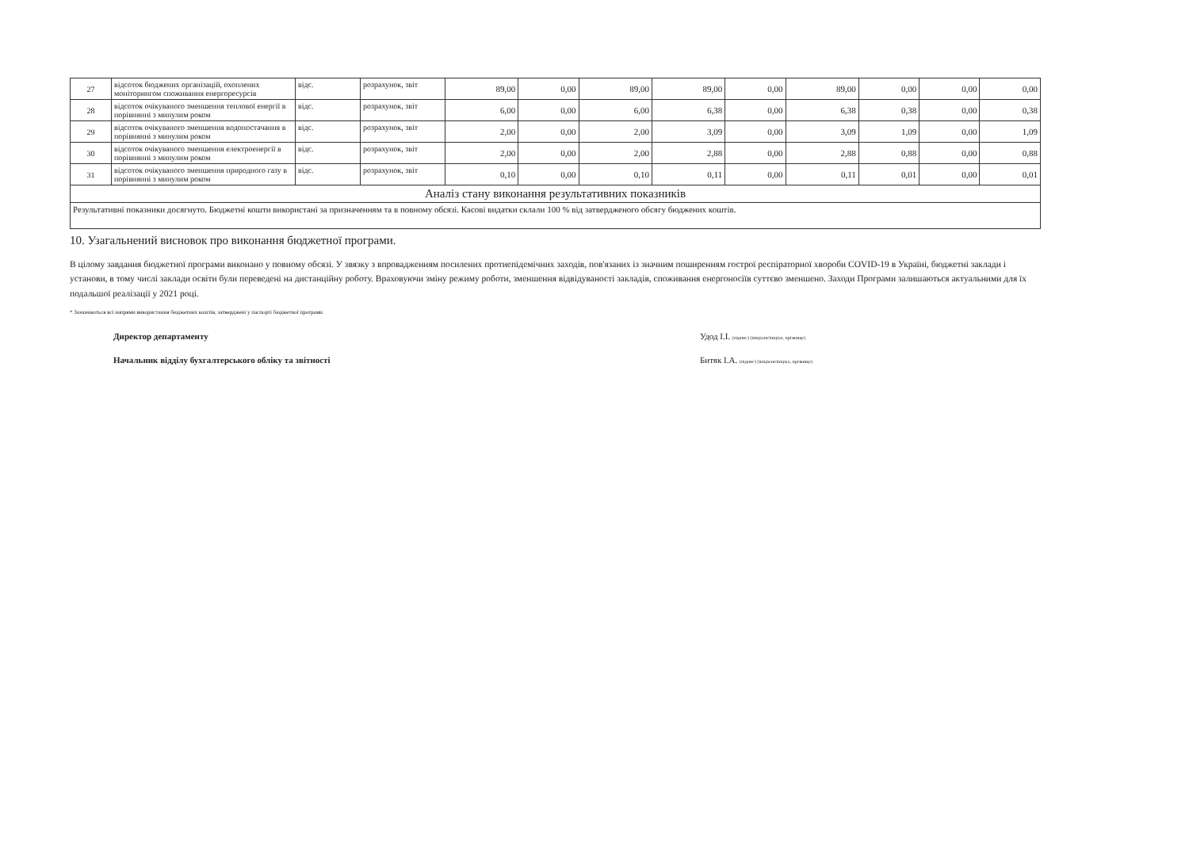| 27 | відсоток бюджених організацій, охоплених моніторингом споживання енергоресурсів | відс. | розрахунок, звіт | 89,00 | 0,00 | 89,00 | 89,00 | 0,00 | 89,00 | 0,00 | 0,00 | 0,00 |
| 28 | відсоток очікуваного зменшення теплової енергії в порівнянні з минулим роком | відс. | розрахунок, звіт | 6,00 | 0,00 | 6,00 | 6,38 | 0,00 | 6,38 | 0,38 | 0,00 | 0,38 |
| 29 | відсоток очікуваного зменшення водопостачання в порівнянні з минулим роком | відс. | розрахунок, звіт | 2,00 | 0,00 | 2,00 | 3,09 | 0,00 | 3,09 | 1,09 | 0,00 | 1,09 |
| 30 | відсоток очікуваного зменшення електроенергії в порівнянні з минулим роком | відс. | розрахунок, звіт | 2,00 | 0,00 | 2,00 | 2,88 | 0,00 | 2,88 | 0,88 | 0,00 | 0,88 |
| 31 | відсоток очікуваного зменшення природного газу в порівнянні з минулим роком | відс. | розрахунок, звіт | 0,10 | 0,00 | 0,10 | 0,11 | 0,00 | 0,11 | 0,01 | 0,00 | 0,01 |
| Аналіз стану виконання результативних показників | | | | | | | | | | | | |
| Результативні показники досягнуто. Бюджетні кошти використані за призначенням та в повному обсязі. Касові видатки склали 100 % від затвердженого обсягу бюджених коштів. | | | | | | | | | | | | |
10. Узагальнений висновок про виконання бюджетної програми.
В цілому завдання бюджетної програми виконано у повному обсязі. У звязку з впровадженням посилених протиепідемічних заходів, пов'язаних із значним поширенням гострої респіраторної хвороби COVID-19 в Україні, бюджетні заклади і установи, в тому числі заклади освіти були переведені на дистанційну роботу. Враховуючи зміну режиму роботи, зменшення відвідуваності закладів, споживання енергоносіїв суттєво зменшено. Заходи Програми залишаються актуальними для їх подальшої реалізації у 2021 році.
* Зазначаються всі напрями використання бюджетних коштів, затверджені у паспорті бюджетної програми.
Директор департаменту
Начальник відділу бухгалтерського обліку та звітності
Удод І.І. (підпис) (ініціали/ініціал, прізвище)
Битяк І.А. (підпис) (ініціали/ініціал, прізвище)